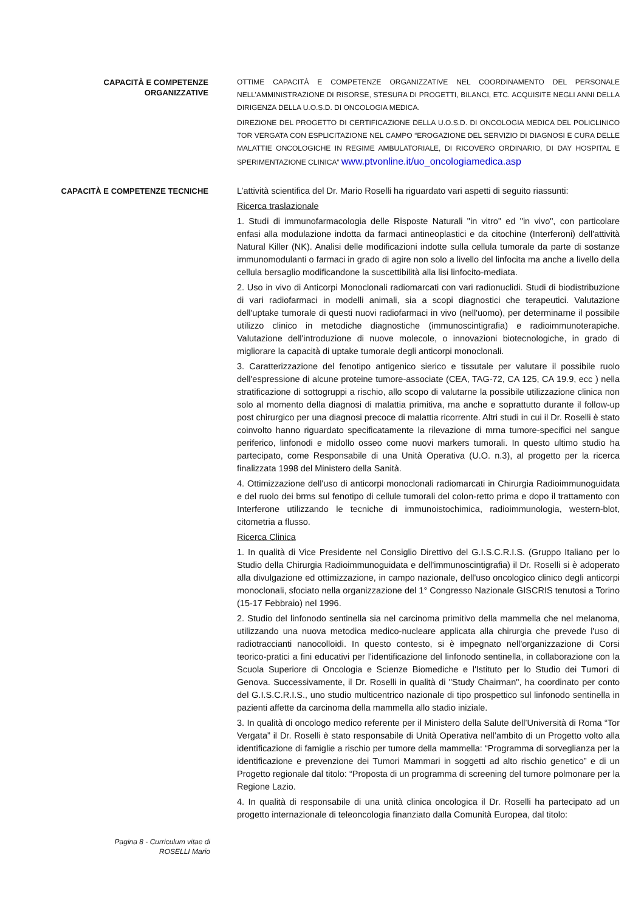CAPACITÀ E COMPETENZE
ORGANIZZATIVE
OTTIME CAPACITÀ E COMPETENZE ORGANIZZATIVE NEL COORDINAMENTO DEL PERSONALE NELL’AMMINISTRAZIONE DI RISORSE, STESURA DI PROGETTI, BILANCI, ETC. ACQUISITE NEGLI ANNI DELLA DIRIGENZA DELLA U.O.S.D. DI ONCOLOGIA MEDICA.
DIREZIONE DEL PROGETTO DI CERTIFICAZIONE DELLA U.O.S.D. DI ONCOLOGIA MEDICA DEL POLICLINICO TOR VERGATA CON ESPLICITAZIONE NEL CAMPO “EROGAZIONE DEL SERVIZIO DI DIAGNOSI E CURA DELLE MALATTIE ONCOLOGICHE IN REGIME AMBULATORIALE, DI RICOVERO ORDINARIO, DI DAY HOSPITAL E SPERIMENTAZIONE CLINICA” www.ptvonline.it/uo_oncologiamedica.asp
CAPACITÀ E COMPETENZE TECNICHE
L’attività scientifica del Dr. Mario Roselli ha riguardato vari aspetti di seguito riassunti:
Ricerca traslazionale
1. Studi di immunofarmacologia delle Risposte Naturali "in vitro" ed "in vivo", con particolare enfasi alla modulazione indotta da farmaci antineoplastici e da citochine (Interferoni) dell'attività Natural Killer (NK). Analisi delle modificazioni indotte sulla cellula tumorale da parte di sostanze immunomodulanti o farmaci in grado di agire non solo a livello del linfocita ma anche a livello della cellula bersaglio modificandone la suscettibilità alla lisi linfocito-mediata.
2. Uso in vivo di Anticorpi Monoclonali radiomarcati con vari radionuclidi. Studi di biodistribuzione di vari radiofarmaci in modelli animali, sia a scopi diagnostici che terapeutici. Valutazione dell'uptake tumorale di questi nuovi radiofarmaci in vivo (nell'uomo), per determinarne il possibile utilizzo clinico in metodiche diagnostiche (immunoscintigrafia) e radioimmunoterapiche. Valutazione dell'introduzione di nuove molecole, o innovazioni biotecnologiche, in grado di migliorare la capacità di uptake tumorale degli anticorpi monoclonali.
3. Caratterizzazione del fenotipo antigenico sierico e tissutale per valutare il possibile ruolo dell'espressione di alcune proteine tumore-associate (CEA, TAG-72, CA 125, CA 19.9, ecc ) nella stratificazione di sottogruppi a rischio, allo scopo di valutarne la possibile utilizzazione clinica non solo al momento della diagnosi di malattia primitiva, ma anche e soprattutto durante il follow-up post chirurgico per una diagnosi precoce di malattia ricorrente. Altri studi in cui il Dr. Roselli è stato coinvolto hanno riguardato specificatamente la rilevazione di mrna tumore-specifici nel sangue periferico, linfonodi e midollo osseo come nuovi markers tumorali. In questo ultimo studio ha partecipato, come Responsabile di una Unità Operativa (U.O. n.3), al progetto per la ricerca finalizzata 1998 del Ministero della Sanità.
4. Ottimizzazione dell'uso di anticorpi monoclonali radiomarcati in Chirurgia Radioimmunoguidata e del ruolo dei brms sul fenotipo di cellule tumorali del colon-retto prima e dopo il trattamento con Interferone utilizzando le tecniche di immunoistochimica, radioimmunologia, western-blot, citometria a flusso.
Ricerca Clinica
1. In qualità di Vice Presidente nel Consiglio Direttivo del G.I.S.C.R.I.S. (Gruppo Italiano per lo Studio della Chirurgia Radioimmunoguidata e dell'immunoscintigrafia) il Dr. Roselli si è adoperato alla divulgazione ed ottimizzazione, in campo nazionale, dell'uso oncologico clinico degli anticorpi monoclonali, sfociato nella organizzazione del 1° Congresso Nazionale GISCRIS tenutosi a Torino (15-17 Febbraio) nel 1996.
2. Studio del linfonodo sentinella sia nel carcinoma primitivo della mammella che nel melanoma, utilizzando una nuova metodica medico-nucleare applicata alla chirurgia che prevede l'uso di radiotraccianti nanocolloidi. In questo contesto, si è impegnato nell'organizzazione di Corsi teorico-pratici a fini educativi per l'identificazione del linfonodo sentinella, in collaborazione con la Scuola Superiore di Oncologia e Scienze Biomediche e l'Istituto per lo Studio dei Tumori di Genova. Successivamente, il Dr. Roselli in qualità di "Study Chairman", ha coordinato per conto del G.I.S.C.R.I.S., uno studio multicentrico nazionale di tipo prospettico sul linfonodo sentinella in pazienti affette da carcinoma della mammella allo stadio iniziale.
3. In qualità di oncologo medico referente per il Ministero della Salute dell’Università di Roma “Tor Vergata” il Dr. Roselli è stato responsabile di Unità Operativa nell’ambito di un Progetto volto alla identificazione di famiglie a rischio per tumore della mammella: “Programma di sorveglianza per la identificazione e prevenzione dei Tumori Mammari in soggetti ad alto rischio genetico” e di un Progetto regionale dal titolo: “Proposta di un programma di screening del tumore polmonare per la Regione Lazio.
4. In qualità di responsabile di una unità clinica oncologica il Dr. Roselli ha partecipato ad un progetto internazionale di teleoncologia finanziato dalla Comunità Europea, dal titolo:
Pagina 8 - Curriculum vitae di
ROSELLI Mario